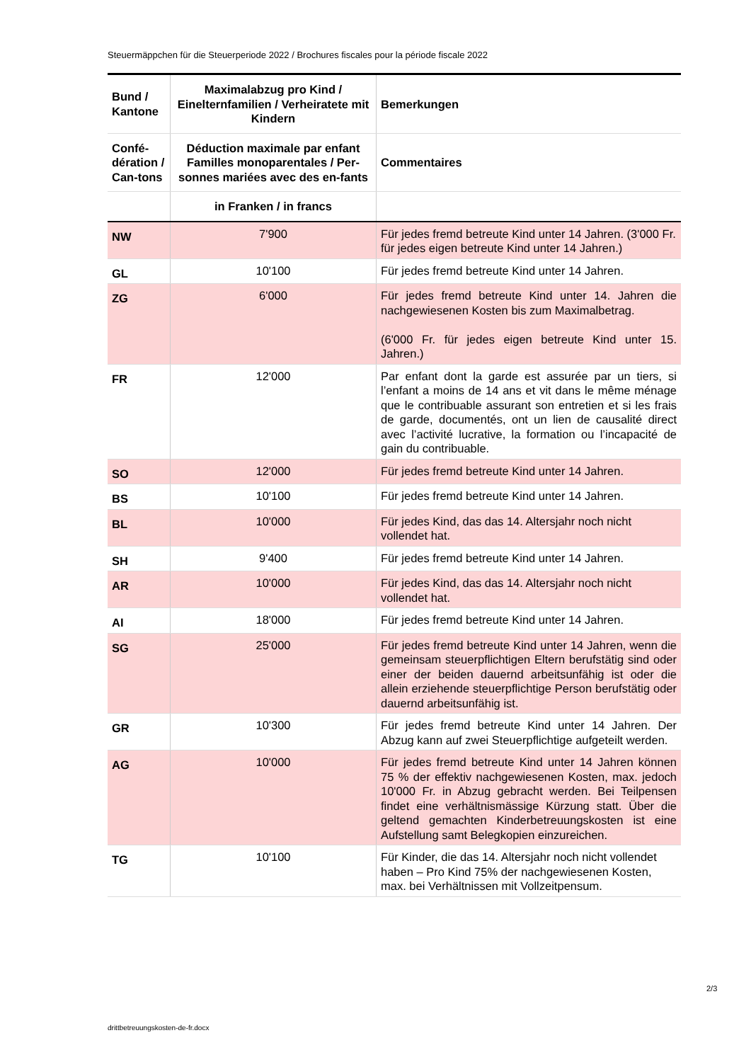Steuermäppchen für die Steuerperiode 2022 / Brochures fiscales pour la période fiscale 2022
| Bund / Kantone | Maximalabzug pro Kind / Einelternfamilien / Verheiratete mit Kindern | Bemerkungen |
| --- | --- | --- |
| Confé-dération / Can-tons | Déduction maximale par enfant Familles monoparentales / Per-sonnes mariées avec des en-fants | Commentaires |
| | in Franken / in francs | |
| NW | 7'900 | Für jedes fremd betreute Kind unter 14 Jahren. (3'000 Fr. für jedes eigen betreute Kind unter 14 Jahren.) |
| GL | 10'100 | Für jedes fremd betreute Kind unter 14 Jahren. |
| ZG | 6'000 | Für jedes fremd betreute Kind unter 14. Jahren die nachgewiesenen Kosten bis zum Maximalbetrag. (6'000 Fr. für jedes eigen betreute Kind unter 15. Jahren.) |
| FR | 12'000 | Par enfant dont la garde est assurée par un tiers, si l’enfant a moins de 14 ans et vit dans le même ménage que le contribuable assurant son entretien et si les frais de garde, documentés, ont un lien de causalité direct avec l’activité lucrative, la formation ou l’incapacité de gain du contribuable. |
| SO | 12'000 | Für jedes fremd betreute Kind unter 14 Jahren. |
| BS | 10'100 | Für jedes fremd betreute Kind unter 14 Jahren. |
| BL | 10'000 | Für jedes Kind, das das 14. Altersjahr noch nicht vollendet hat. |
| SH | 9'400 | Für jedes fremd betreute Kind unter 14 Jahren. |
| AR | 10'000 | Für jedes Kind, das das 14. Altersjahr noch nicht vollendet hat. |
| AI | 18'000 | Für jedes fremd betreute Kind unter 14 Jahren. |
| SG | 25'000 | Für jedes fremd betreute Kind unter 14 Jahren, wenn die gemeinsam steuerpflichtigen Eltern berufstätig sind oder einer der beiden dauernd arbeitsunfähig ist oder die allein erziehende steuerpflichtige Person berufstätig oder dauernd arbeitsunfähig ist. |
| GR | 10'300 | Für jedes fremd betreute Kind unter 14 Jahren. Der Abzug kann auf zwei Steuerpflichtige aufgeteilt werden. |
| AG | 10'000 | Für jedes fremd betreute Kind unter 14 Jahren können 75 % der effektiv nachgewiesenen Kosten, max. jedoch 10'000 Fr. in Abzug gebracht werden. Bei Teilpensen findet eine verhältnismässige Kürzung statt. Über die geltend gemachten Kinderbetreuungskosten ist eine Aufstellung samt Belegkopien einzureichen. |
| TG | 10'100 | Für Kinder, die das 14. Altersjahr noch nicht vollendet haben – Pro Kind 75% der nachgewiesenen Kosten, max. bei Verhältnissen mit Vollzeitpensum. |
2/3
drittbetreuungskosten-de-fr.docx